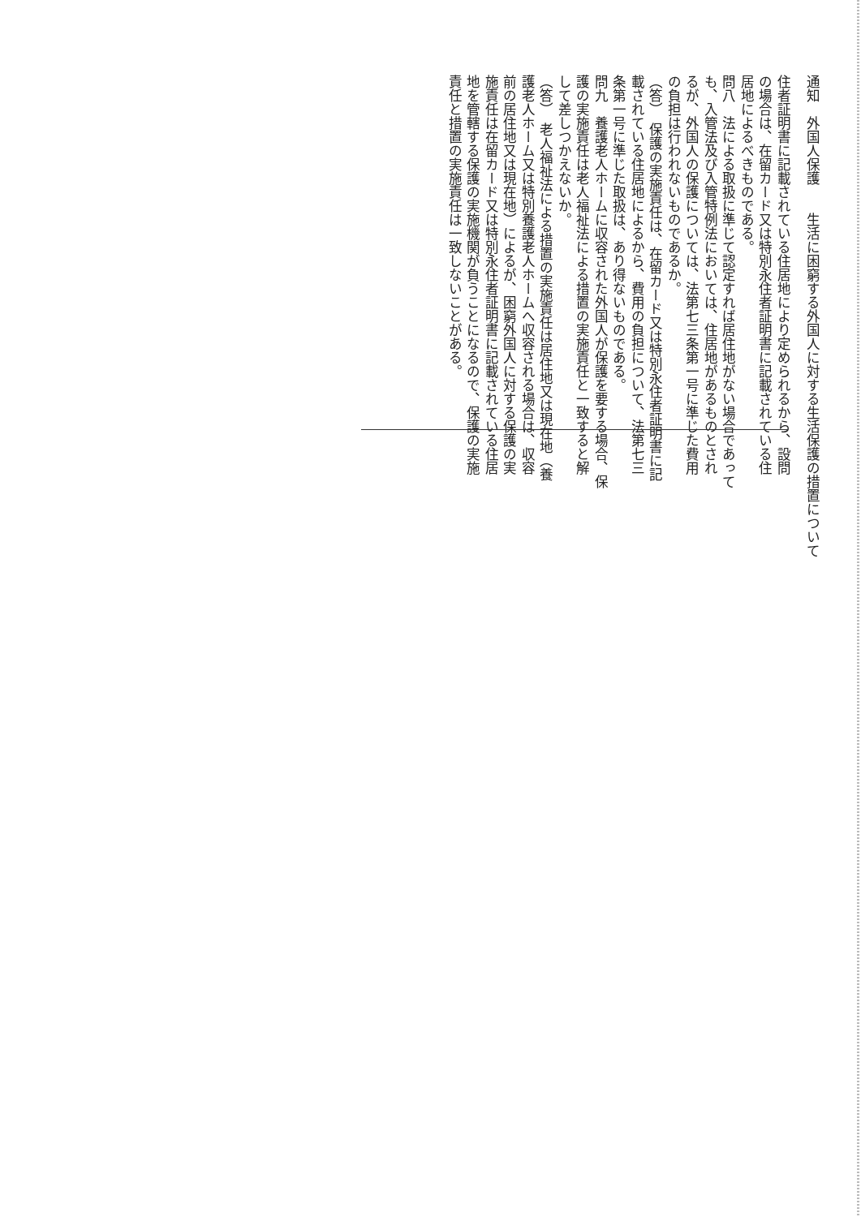通知　外国人保護　　生活に困窮する外国人に対する生活保護の措置について
住者証明書に記載されている住居地により定められるから、設問
の場合は、在留カード又は特別永住者証明書に記載されている住
居地によるべきものである。
問八　法による取扱に準じて認定すれば居住地がない場合であって
も、入管法及び入管特例法においては、住居地があるものとされ
るが、外国人の保護については、法第七三条第一号に準じた費用
の負担は行われないものであるか。
（答）　保護の実施責任は、在留カード又は特別永住者証明書に記
載されている住居地によるから、費用の負担について、法第七三
条第一号に準じた取扱は、あり得ないものである。
問九　養護老人ホームに収容された外国人が保護を要する場合、保
護の実施責任は老人福祉法による措置の実施責任と一致すると解
して差しつかえないか。
（答）　老人福祉法による措置の実施責任は居住地又は現在地（養
護老人ホーム又は特別養護老人ホームへ収容される場合は、収容
前の居住地又は現在地）によるが、困窮外国人に対する保護の実
施責任は在留カード又は特別永住者証明書に記載されている住居
地を管轄する保護の実施機関が負うことになるので、保護の実施
責任と措置の実施責任は一致しないことがある。